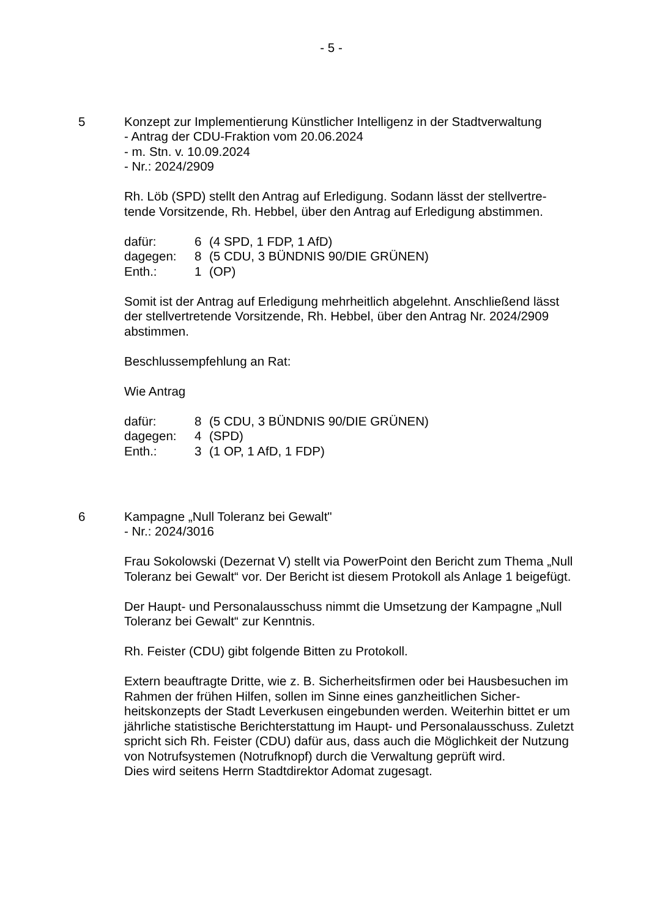- 5 -
5 Konzept zur Implementierung Künstlicher Intelligenz in der Stadtverwaltung
- Antrag der CDU-Fraktion vom 20.06.2024
- m. Stn. v. 10.09.2024
- Nr.: 2024/2909
Rh. Löb (SPD) stellt den Antrag auf Erledigung. Sodann lässt der stellvertre-tende Vorsitzende, Rh. Hebbel, über den Antrag auf Erledigung abstimmen.
| dafür: | 6 | (4 SPD, 1 FDP, 1 AfD) |
| dagegen: | 8 | (5 CDU, 3 BÜNDNIS 90/DIE GRÜNEN) |
| Enth.: | 1 | (OP) |
Somit ist der Antrag auf Erledigung mehrheitlich abgelehnt. Anschließend lässt der stellvertretende Vorsitzende, Rh. Hebbel, über den Antrag Nr. 2024/2909 abstimmen.
Beschlussempfehlung an Rat:
Wie Antrag
| dafür: | 8 | (5 CDU, 3 BÜNDNIS 90/DIE GRÜNEN) |
| dagegen: | 4 | (SPD) |
| Enth.: | 3 | (1 OP, 1 AfD, 1 FDP) |
6 Kampagne „Null Toleranz bei Gewalt"
- Nr.: 2024/3016
Frau Sokolowski (Dezernat V) stellt via PowerPoint den Bericht zum Thema „Null Toleranz bei Gewalt“ vor. Der Bericht ist diesem Protokoll als Anlage 1 beigefügt.
Der Haupt- und Personalausschuss nimmt die Umsetzung der Kampagne „Null Toleranz bei Gewalt“ zur Kenntnis.
Rh. Feister (CDU) gibt folgende Bitten zu Protokoll.
Extern beauftragte Dritte, wie z. B. Sicherheitsfirmen oder bei Hausbesuchen im Rahmen der frühen Hilfen, sollen im Sinne eines ganzheitlichen Sicher-heitskonzepts der Stadt Leverkusen eingebunden werden. Weiterhin bittet er um jährliche statistische Berichterstattung im Haupt- und Personalausschuss. Zuletzt spricht sich Rh. Feister (CDU) dafür aus, dass auch die Möglichkeit der Nutzung von Notrufsystemen (Notrufknopf) durch die Verwaltung geprüft wird.
Dies wird seitens Herrn Stadtdirektor Adomat zugesagt.